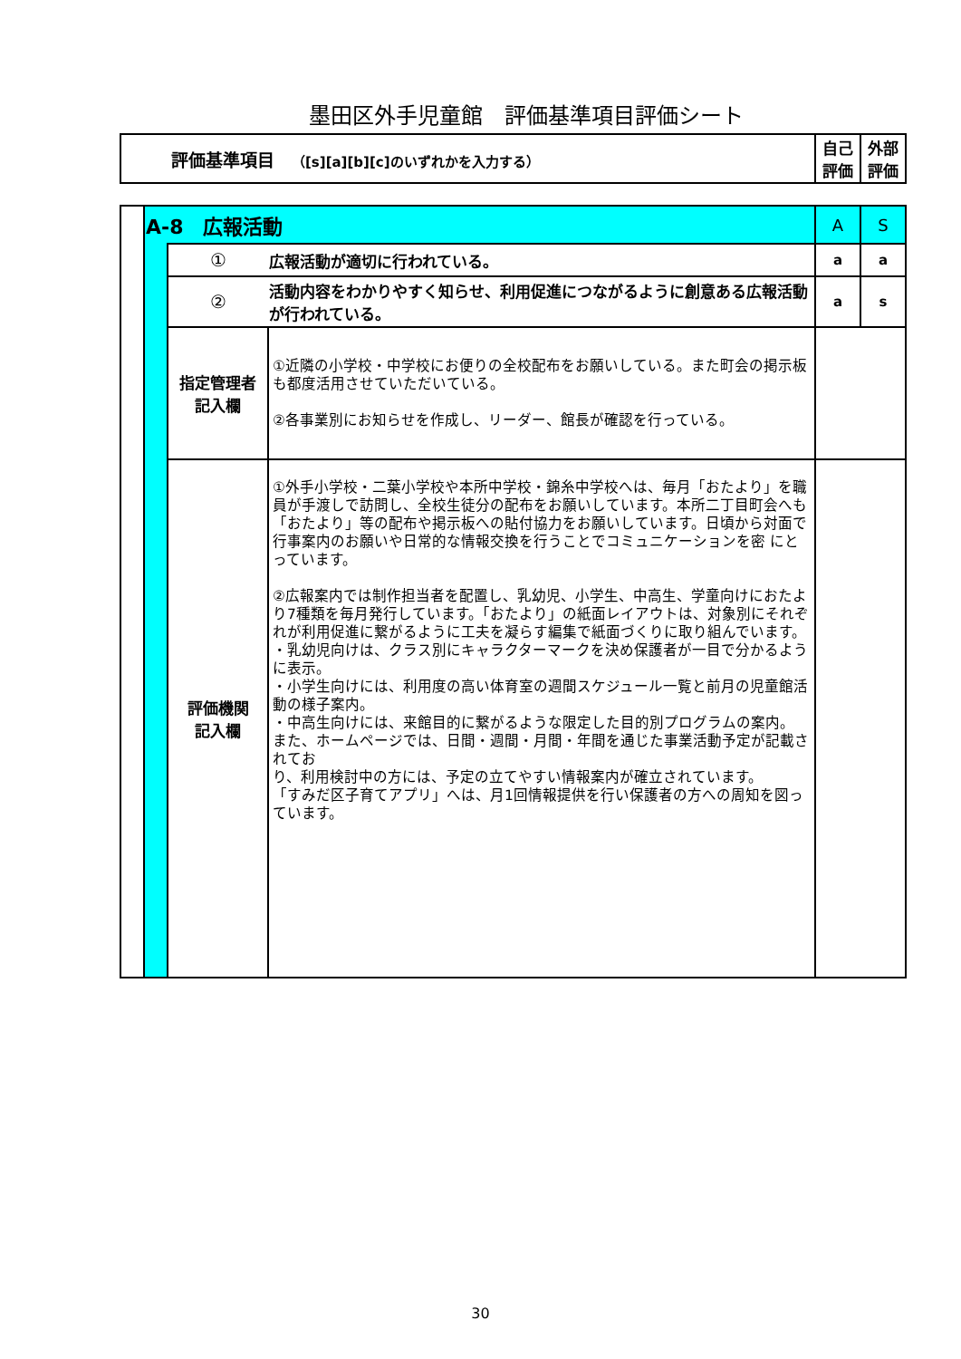墨田区外手児童館　評価基準項目評価シート
| 評価基準項目 （[s][a][b][c]のいずれかを入力する） | 自己評価 | 外部評価 |
| | A-8 広報活動 | | | A | S |
| | | ① | 広報活動が適切に行われている。 | a | a |
| | | ② | 活動内容をわかりやすく知らせ、利用促進につながるように創意ある広報活動が行われている。 | a | s |
| | | 指定管理者 記入欄 | ①近隣の小学校・中学校にお便りの全校配布をお願いしている。また町会の掲示板も都度活用させていただいている。 ②各事業別にお知らせを作成し、リーダー、館長が確認を行っている。 | | |
| | | 評価機関 記入欄 | ①外手小学校・二葉小学校や本所中学校・錦糸中学校へは、毎月「おたより」を職員が手渡しで訪問し、全校生徒分の配布をお願いしています。本所二丁目町会へも「おたより」等の配布や掲示板への貼付協力をお願いしています。日頃から対面で行事案内のお願いや日常的な情報交換を行うことでコミュニケーションを密 にとっています。 ②広報案内では制作担当者を配置し、乳幼児、小学生、中高生、学童向けにおたより7種類を毎月発行しています。「おたより」の紙面レイアウトは、対象別にそれぞれが利用促進に繋がるように工夫を凝らす編集で紙面づくりに取り組んでいます。 ・乳幼児向けは、クラス別にキャラクターマークを決め保護者が一目で分かるように表示。 ・小学生向けには、利用度の高い体育室の週間スケジュール一覧と前月の児童館活動の様子案内。 ・中高生向けには、来館目的に繋がるような限定した目的別プログラムの案内。 また、ホームページでは、日間・週間・月間・年間を通じた事業活動予定が記載されてお り、利用検討中の方には、予定の立てやすい情報案内が確立されています。 「すみだ区子育てアプリ」へは、月1回情報提供を行い保護者の方への周知を図っています。 | | |
30